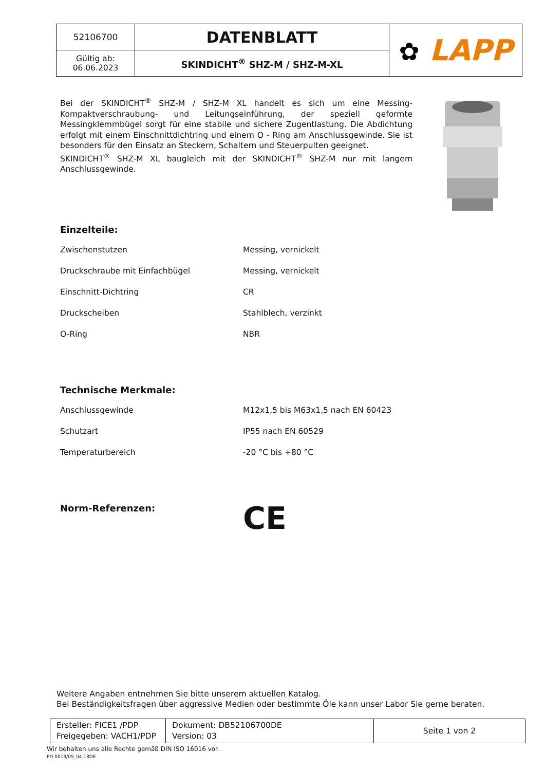| 52106700 | DATENBLATT | ✿ LAPP |
| Gültig ab: 06.06.2023 | SKINDICHT<sup>®</sup> SHZ-M / SHZ-M-XL | |
Bei der SKINDICHT<sup>®</sup> SHZ-M / SHZ-M XL handelt es sich um eine Messing-Kompaktverschraubung- und Leitungseinführung, der speziell geformte Messingklemmbügel sorgt für eine stabile und sichere Zugentlastung. Die Abdichtung erfolgt mit einem Einschnittdichtring und einem O - Ring am Anschlussgewinde. Sie ist besonders für den Einsatz an Steckern, Schaltern und Steuerpulten geeignet.
SKINDICHT<sup>®</sup> SHZ-M XL baugleich mit der SKINDICHT<sup>®</sup> SHZ-M nur mit langem Anschlussgewinde.
Einzelteile:
| Zwischenstutzen | Messing, vernickelt |
| Druckschraube mit Einfachbügel | Messing, vernickelt |
| Einschnitt-Dichtring | CR |
| Druckscheiben | Stahlblech, verzinkt |
| O-Ring | NBR |
Technische Merkmale:
| Anschlussgewinde | M12x1,5 bis M63x1,5 nach EN 60423 |
| Schutzart | IP55 nach EN 60529 |
| Temperaturbereich | -20 °C bis +80 °C |
Norm-Referenzen:
CE
Weitere Angaben entnehmen Sie bitte unserem aktuellen Katalog.
Bei Beständigkeitsfragen über aggressive Medien oder bestimmte Öle kann unser Labor Sie gerne beraten.
| Ersteller: FICE1 /PDP Freigegeben: VACH1/PDP | Dokument: DB52106700DE Version: 03 | Seite 1 von 2 |
Wir behalten uns alle Rechte gemäß DIN ISO 16016 vor.
PD 0019/05_04.18DE